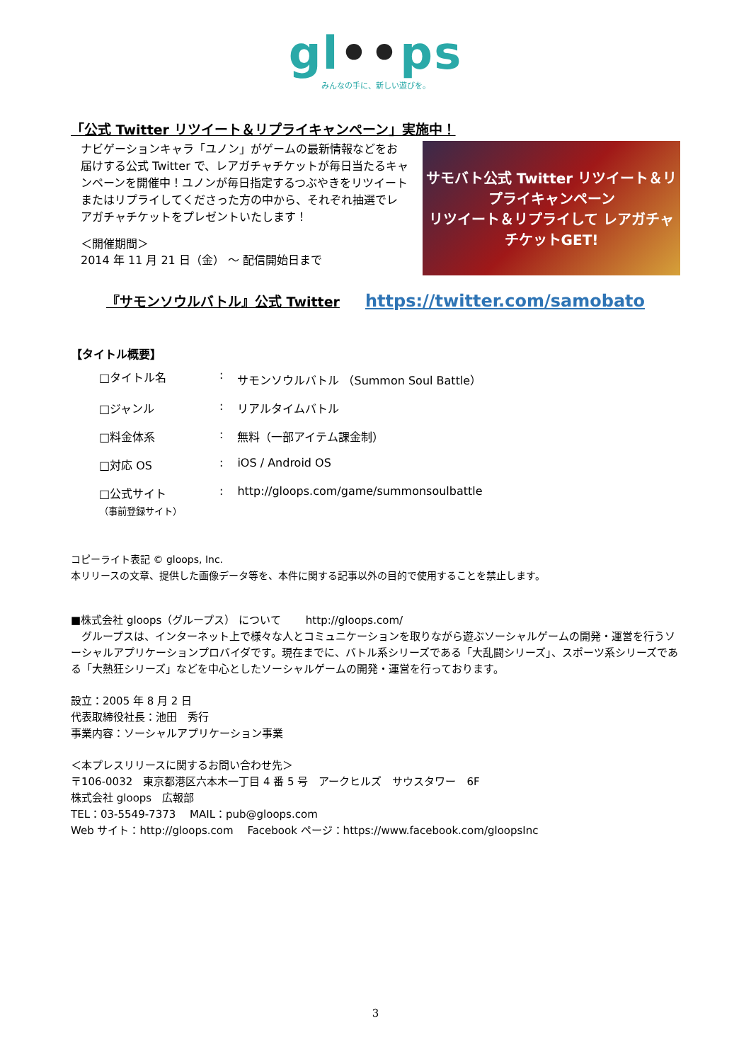gl••ps
みんなの手に、新しい遊びを。
「公式 Twitter リツイート＆リプライキャンペーン」実施中！
ナビゲーションキャラ「ユノン」がゲームの最新情報などをお届けする公式 Twitter で、レアガチャチケットが毎日当たるキャンペーンを開催中！ユノンが毎日指定するつぶやきをリツイートまたはリプライしてくださった方の中から、それぞれ抽選でレアガチャチケットをプレゼントいたします！
＜開催期間＞
2014 年 11 月 21 日（金） ～ 配信開始日まで
サモバト公式 Twitter リツイート＆リプライキャンペーン
リツイート＆リプライして レアガチャチケットGET!
『サモンソウルバトル』公式 Twitter https://twitter.com/samobato
【タイトル概要】
| □タイトル名 | : | サモンソウルバトル （Summon Soul Battle） |
| □ジャンル | : | リアルタイムバトル |
| □料金体系 | : | 無料（一部アイテム課金制） |
| □対応 OS | : | iOS / Android OS |
| □公式サイト （事前登録サイト） | : | http://gloops.com/game/summonsoulbattle |
コピーライト表記 © gloops, Inc.
本リリースの文章、提供した画像データ等を、本件に関する記事以外の目的で使用することを禁止します。
■株式会社 gloops（グループス） について　　 http://gloops.com/
　グループスは、インターネット上で様々な人とコミュニケーションを取りながら遊ぶソーシャルゲームの開発・運営を行うソーシャルアプリケーションプロバイダです。現在までに、バトル系シリーズである「大乱闘シリーズ」、スポーツ系シリーズである「大熱狂シリーズ」などを中心としたソーシャルゲームの開発・運営を行っております。
設立：2005 年 8 月 2 日
代表取締役社長：池田　秀行
事業内容：ソーシャルアプリケーション事業
＜本プレスリリースに関するお問い合わせ先＞
〒106-0032　東京都港区六本木一丁目 4 番 5 号　アークヒルズ　サウスタワー　6F
株式会社 gloops　広報部
TEL：03-5549-7373　 MAIL：pub@gloops.com
Web サイト：http://gloops.com　 Facebook ページ：https://www.facebook.com/gloopsInc
3